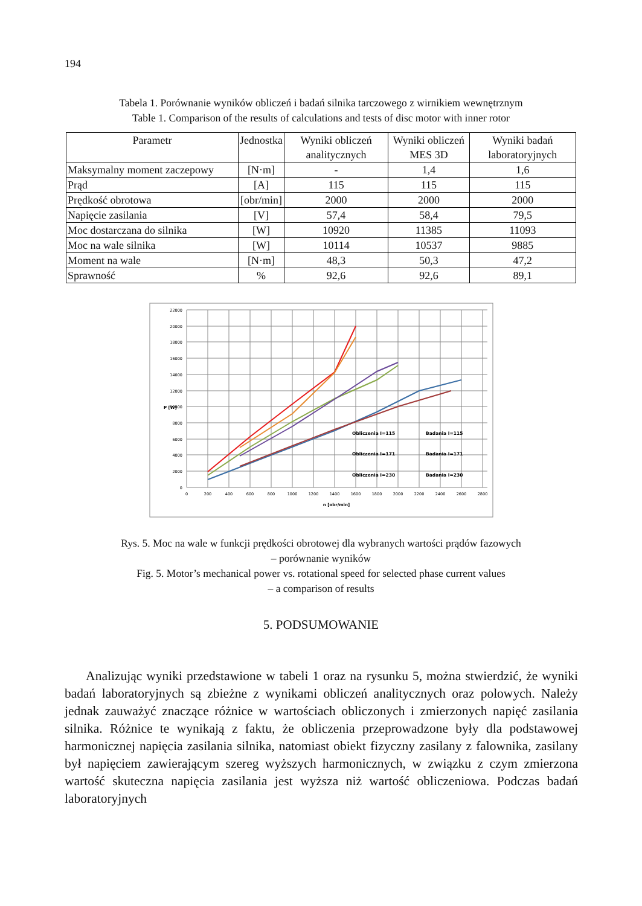194
Tabela 1. Porównanie wyników obliczeń i badań silnika tarczowego z wirnikiem wewnętrznym
Table 1. Comparison of the results of calculations and tests of disc motor with inner rotor
| Parametr | Jednostka | Wyniki obliczeń analitycznych | Wyniki obliczeń MES 3D | Wyniki badań laboratoryjnych |
| --- | --- | --- | --- | --- |
| Maksymalny moment zaczepowy | [N·m] | - | 1,4 | 1,6 |
| Prąd | [A] | 115 | 115 | 115 |
| Prędkość obrotowa | [obr/min] | 2000 | 2000 | 2000 |
| Napięcie zasilania | [V] | 57,4 | 58,4 | 79,5 |
| Moc dostarczana do silnika | [W] | 10920 | 11385 | 11093 |
| Moc na wale silnika | [W] | 10114 | 10537 | 9885 |
| Moment na wale | [N·m] | 48,3 | 50,3 | 47,2 |
| Sprawność | % | 92,6 | 92,6 | 89,1 |
22000
20000
18000
16000
14000
12000
10000
8000
6000
4000
2000
0
P [W]
0
200
400
600
800
1000
1200
1400
1600
1800
2000
2200
2400
2600
2800
n [obr/min]
Obliczenia I=115
Badania I=115
Obliczenia I=171
Badania I=171
Obliczenia I=230
Badania I=230
Rys. 5. Moc na wale w funkcji prędkości obrotowej dla wybranych wartości prądów fazowych
– porównanie wyników
Fig. 5. Motor’s mechanical power vs. rotational speed for selected phase current values
– a comparison of results
5. PODSUMOWANIE
Analizując wyniki przedstawione w tabeli 1 oraz na rysunku 5, można stwierdzić, że wyniki badań laboratoryjnych są zbieżne z wynikami obliczeń analitycznych oraz polowych. Należy jednak zauważyć znaczące różnice w wartościach obliczonych i zmierzonych napięć zasilania silnika. Różnice te wynikają z faktu, że obliczenia przeprowadzone były dla podstawowej harmonicznej napięcia zasilania silnika, natomiast obiekt fizyczny zasilany z falownika, zasilany był napięciem zawierającym szereg wyższych harmonicznych, w związku z czym zmierzona wartość skuteczna napięcia zasilania jest wyższa niż wartość obliczeniowa. Podczas badań laboratoryjnych